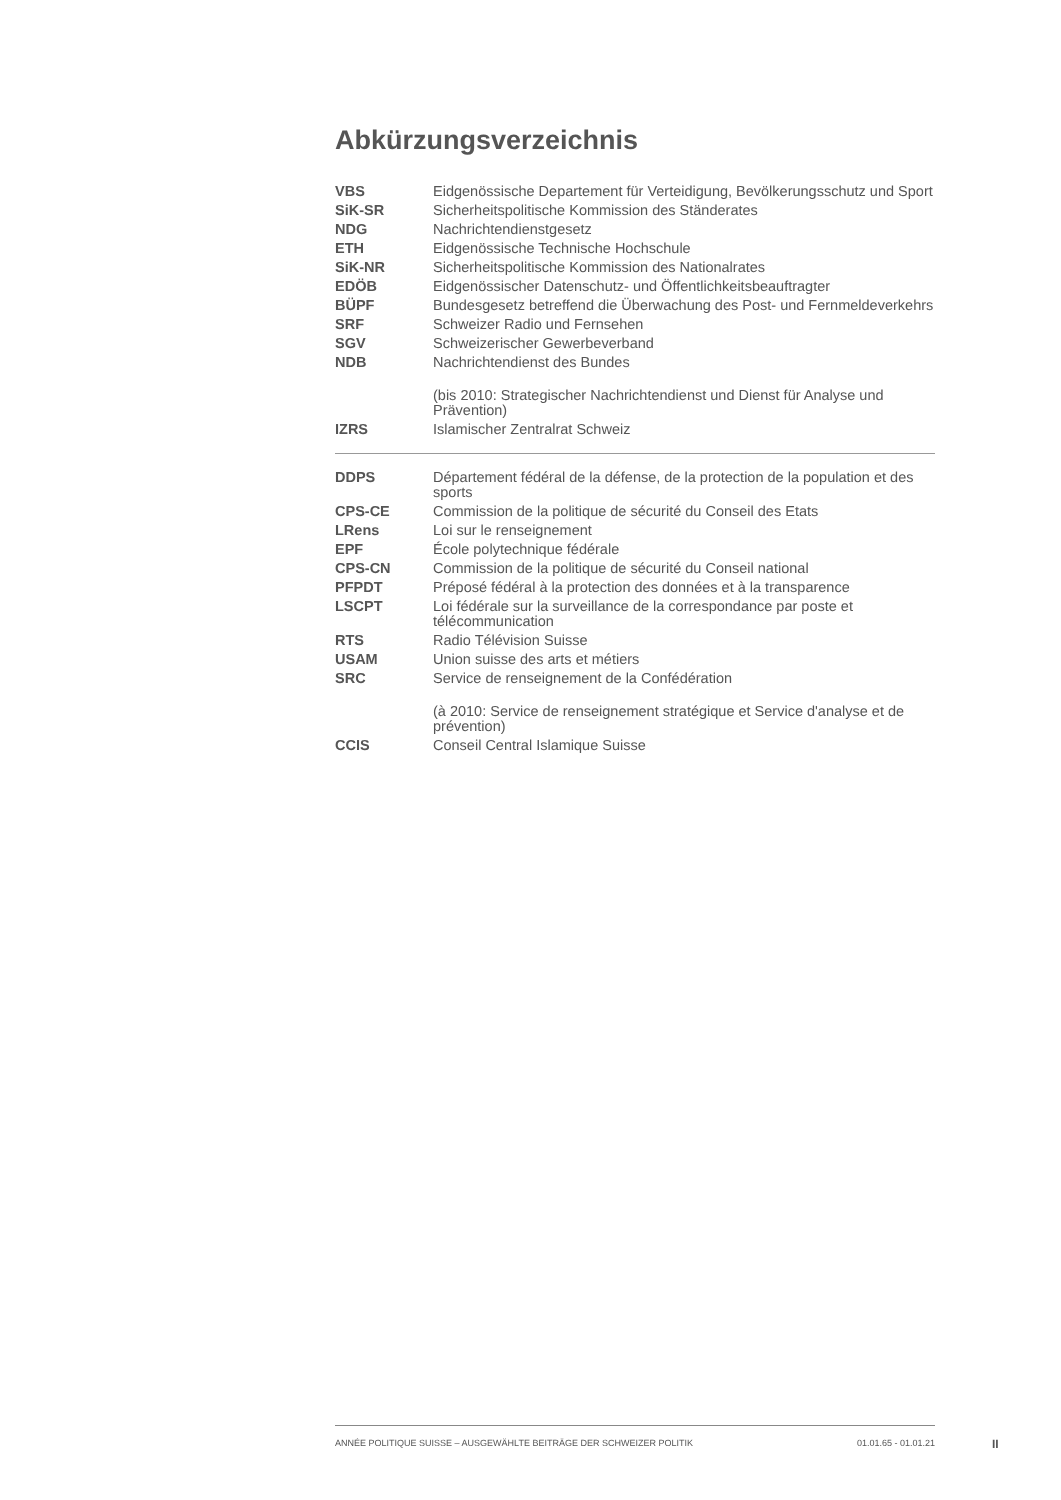Abkürzungsverzeichnis
| VBS | Eidgenössische Departement für Verteidigung, Bevölkerungsschutz und Sport |
| SiK-SR | Sicherheitspolitische Kommission des Ständerates |
| NDG | Nachrichtendienstgesetz |
| ETH | Eidgenössische Technische Hochschule |
| SiK-NR | Sicherheitspolitische Kommission des Nationalrates |
| EDÖB | Eidgenössischer Datenschutz- und Öffentlichkeitsbeauftragter |
| BÜPF | Bundesgesetz betreffend die Überwachung des Post- und Fernmeldeverkehrs |
| SRF | Schweizer Radio und Fernsehen |
| SGV | Schweizerischer Gewerbeverband |
| NDB | Nachrichtendienst des Bundes |
| | (bis 2010: Strategischer Nachrichtendienst und Dienst für Analyse und Prävention) |
| IZRS | Islamischer Zentralrat Schweiz |
| DDPS | Département fédéral de la défense, de la protection de la population et des sports |
| CPS-CE | Commission de la politique de sécurité du Conseil des Etats |
| LRens | Loi sur le renseignement |
| EPF | École polytechnique fédérale |
| CPS-CN | Commission de la politique de sécurité du Conseil national |
| PFPDT | Préposé fédéral à la protection des données et à la transparence |
| LSCPT | Loi fédérale sur la surveillance de la correspondance par poste et télécommunication |
| RTS | Radio Télévision Suisse |
| USAM | Union suisse des arts et métiers |
| SRC | Service de renseignement de la Confédération |
| | (à 2010: Service de renseignement stratégique et Service d'analyse et de prévention) |
| CCIS | Conseil Central Islamique Suisse |
ANNÉE POLITIQUE SUISSE – AUSGEWÄHLTE BEITRÄGE DER SCHWEIZER POLITIK 01.01.65 - 01.01.21
II